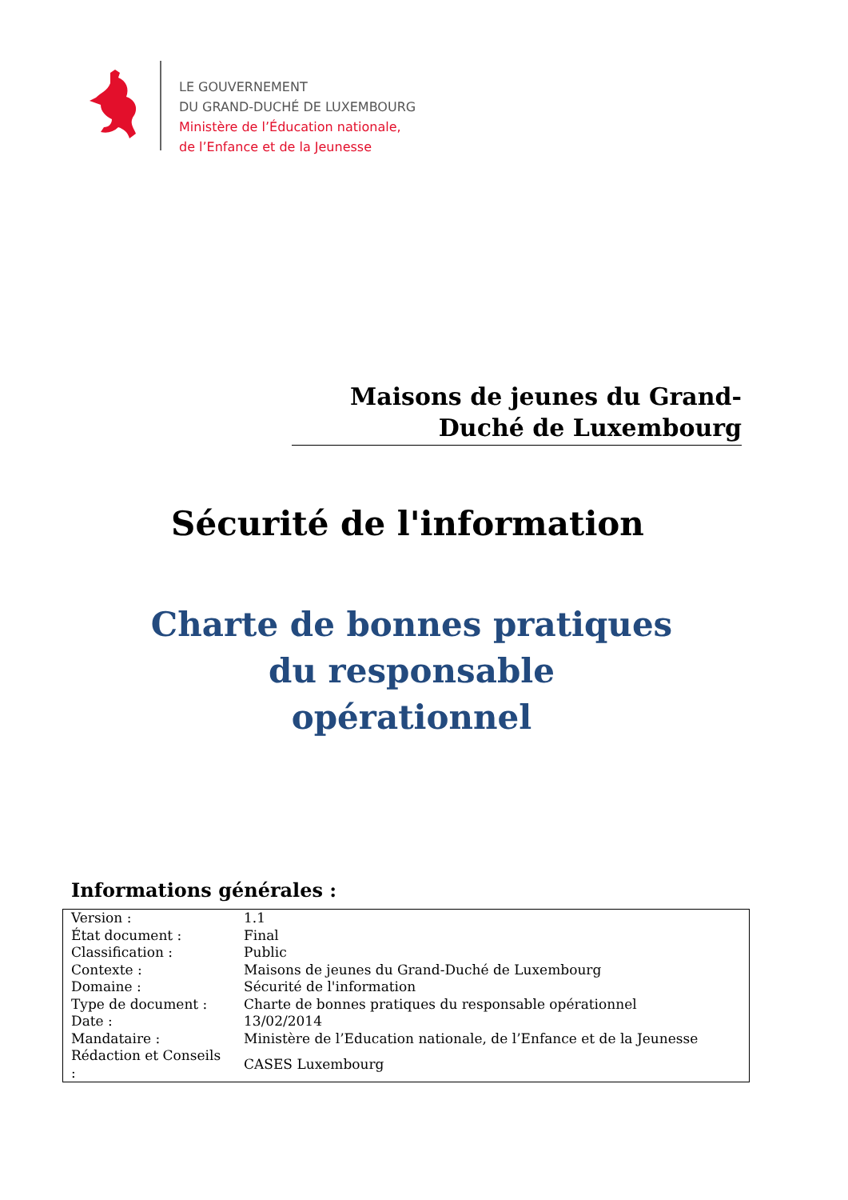LE GOUVERNEMENT
DU GRAND-DUCHÉ DE LUXEMBOURG
Ministère de l’Éducation nationale,
de l’Enfance et de la Jeunesse
Maisons de jeunes du Grand-
Duché de Luxembourg
Sécurité de l'information
Charte de bonnes pratiques
du responsable
opérationnel
Informations générales :
| Version : | 1.1 |
| État document : | Final |
| Classification : | Public |
| Contexte : | Maisons de jeunes du Grand-Duché de Luxembourg |
| Domaine : | Sécurité de l'information |
| Type de document : | Charte de bonnes pratiques du responsable opérationnel |
| Date : | 13/02/2014 |
| Mandataire : | Ministère de l’Education nationale, de l’Enfance et de la Jeunesse |
| Rédaction et Conseils : | CASES Luxembourg |